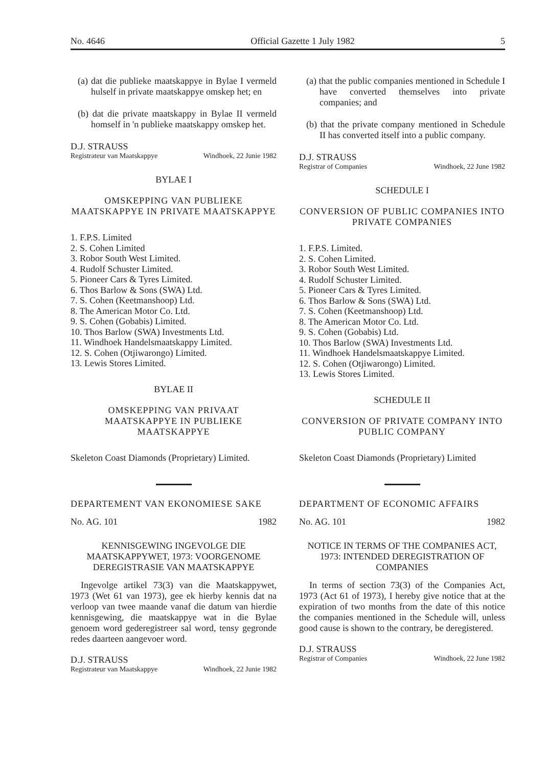No. 4646 Official Gazette 1 July 1982 5
(a) dat die publieke maatskappye in Bylae I vermeld hulself in private maatskappye omskep het; en
(b) dat die private maatskappy in Bylae II vermeld homself in 'n publieke maatskappy omskep het.
D.J. STRAUSS
Registrateur van Maatskappye Windhoek, 22 Junie 1982
BYLAE I
OMSKEPPING VAN PUBLIEKE MAATSKAPPYE IN PRIVATE MAATSKAPPYE
1. F.P.S. Limited
2. S. Cohen Limited
3. Robor South West Limited.
4. Rudolf Schuster Limited.
5. Pioneer Cars & Tyres Limited.
6. Thos Barlow & Sons (SWA) Ltd.
7. S. Cohen (Keetmanshoop) Ltd.
8. The American Motor Co. Ltd.
9. S. Cohen (Gobabis) Limited.
10. Thos Barlow (SWA) Investments Ltd.
11. Windhoek Handelsmaatskappy Limited.
12. S. Cohen (Otjiwarongo) Limited.
13. Lewis Stores Limited.
BYLAE II
OMSKEPPING VAN PRIVAAT MAATSKAPPYE IN PUBLIEKE MAATSKAPPYE
Skeleton Coast Diamonds (Proprietary) Limited.
DEPARTEMENT VAN EKONOMIESE SAKE
No. AG. 101 1982
KENNISGEWING INGEVOLGE DIE MAATSKAPPYWET, 1973: VOORGENOME DEREGISTRASIE VAN MAATSKAPPYE
Ingevolge artikel 73(3) van die Maatskappywet, 1973 (Wet 61 van 1973), gee ek hierby kennis dat na verloop van twee maande vanaf die datum van hierdie kennisgewing, die maatskappye wat in die Bylae genoem word gederegistreer sal word, tensy gegronde redes daarteen aangevoer word.
D.J. STRAUSS
Registrateur van Maatskappye Windhoek, 22 Junie 1982
(a) that the public companies mentioned in Schedule I have converted themselves into private companies; and
(b) that the private company mentioned in Schedule II has converted itself into a public company.
D.J. STRAUSS
Registrar of Companies Windhoek, 22 June 1982
SCHEDULE I
CONVERSION OF PUBLIC COMPANIES INTO PRIVATE COMPANIES
1. F.P.S. Limited.
2. S. Cohen Limited.
3. Robor South West Limited.
4. Rudolf Schuster Limited.
5. Pioneer Cars & Tyres Limited.
6. Thos Barlow & Sons (SWA) Ltd.
7. S. Cohen (Keetmanshoop) Ltd.
8. The American Motor Co. Ltd.
9. S. Cohen (Gobabis) Ltd.
10. Thos Barlow (SWA) Investments Ltd.
11. Windhoek Handelsmaatskappye Limited.
12. S. Cohen (Otjiwarongo) Limited.
13. Lewis Stores Limited.
SCHEDULE II
CONVERSION OF PRIVATE COMPANY INTO PUBLIC COMPANY
Skeleton Coast Diamonds (Proprietary) Limited
DEPARTMENT OF ECONOMIC AFFAIRS
No. AG. 101 1982
NOTICE IN TERMS OF THE COMPANIES ACT, 1973: INTENDED DEREGISTRATION OF COMPANIES
In terms of section 73(3) of the Companies Act, 1973 (Act 61 of 1973), I hereby give notice that at the expiration of two months from the date of this notice the companies mentioned in the Schedule will, unless good cause is shown to the contrary, be deregistered.
D.J. STRAUSS
Registrar of Companies Windhoek, 22 June 1982